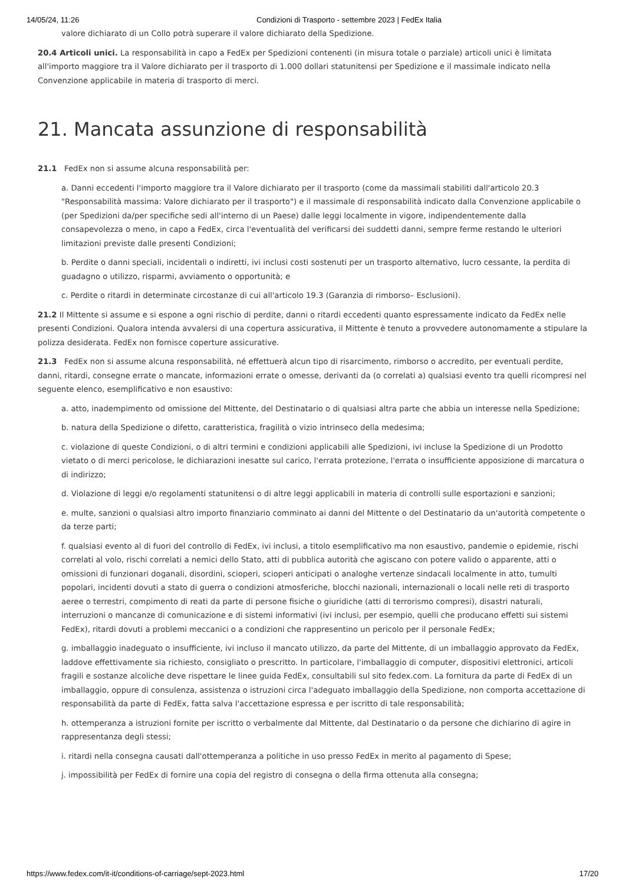14/05/24, 11:26 Condizioni di Trasporto - settembre 2023 | FedEx Italia
valore dichiarato di un Collo potrà superare il valore dichiarato della Spedizione.
20.4 Articoli unici. La responsabilità in capo a FedEx per Spedizioni contenenti (in misura totale o parziale) articoli unici è limitata all'importo maggiore tra il Valore dichiarato per il trasporto di 1.000 dollari statunitensi per Spedizione e il massimale indicato nella Convenzione applicabile in materia di trasporto di merci.
21. Mancata assunzione di responsabilità
21.1 FedEx non si assume alcuna responsabilità per:
a. Danni eccedenti l'importo maggiore tra il Valore dichiarato per il trasporto (come da massimali stabiliti dall'articolo 20.3 "Responsabilità massima: Valore dichiarato per il trasporto") e il massimale di responsabilità indicato dalla Convenzione applicabile o (per Spedizioni da/per specifiche sedi all'interno di un Paese) dalle leggi localmente in vigore, indipendentemente dalla consapevolezza o meno, in capo a FedEx, circa l'eventualità del verificarsi dei suddetti danni, sempre ferme restando le ulteriori limitazioni previste dalle presenti Condizioni;
b. Perdite o danni speciali, incidentali o indiretti, ivi inclusi costi sostenuti per un trasporto alternativo, lucro cessante, la perdita di guadagno o utilizzo, risparmi, avviamento o opportunità; e
c. Perdite o ritardi in determinate circostanze di cui all'articolo 19.3 (Garanzia di rimborso– Esclusioni).
21.2 Il Mittente si assume e si espone a ogni rischio di perdite, danni o ritardi eccedenti quanto espressamente indicato da FedEx nelle presenti Condizioni. Qualora intenda avvalersi di una copertura assicurativa, il Mittente è tenuto a provvedere autonomamente a stipulare la polizza desiderata. FedEx non fornisce coperture assicurative.
21.3 FedEx non si assume alcuna responsabilità, né effettuerà alcun tipo di risarcimento, rimborso o accredito, per eventuali perdite, danni, ritardi, consegne errate o mancate, informazioni errate o omesse, derivanti da (o correlati a) qualsiasi evento tra quelli ricompresi nel seguente elenco, esemplificativo e non esaustivo:
a. atto, inadempimento od omissione del Mittente, del Destinatario o di qualsiasi altra parte che abbia un interesse nella Spedizione;
b. natura della Spedizione o difetto, caratteristica, fragilità o vizio intrinseco della medesima;
c. violazione di queste Condizioni, o di altri termini e condizioni applicabili alle Spedizioni, ivi incluse la Spedizione di un Prodotto vietato o di merci pericolose, le dichiarazioni inesatte sul carico, l'errata protezione, l'errata o insufficiente apposizione di marcatura o di indirizzo;
d. Violazione di leggi e/o regolamenti statunitensi o di altre leggi applicabili in materia di controlli sulle esportazioni e sanzioni;
e. multe, sanzioni o qualsiasi altro importo finanziario comminato ai danni del Mittente o del Destinatario da un'autorità competente o da terze parti;
f. qualsiasi evento al di fuori del controllo di FedEx, ivi inclusi, a titolo esemplificativo ma non esaustivo, pandemie o epidemie, rischi correlati al volo, rischi correlati a nemici dello Stato, atti di pubblica autorità che agiscano con potere valido o apparente, atti o omissioni di funzionari doganali, disordini, scioperi, scioperi anticipati o analoghe vertenze sindacali localmente in atto, tumulti popolari, incidenti dovuti a stato di guerra o condizioni atmosferiche, blocchi nazionali, internazionali o locali nelle reti di trasporto aeree o terrestri, compimento di reati da parte di persone fisiche o giuridiche (atti di terrorismo compresi), disastri naturali, interruzioni o mancanze di comunicazione e di sistemi informativi (ivi inclusi, per esempio, quelli che producano effetti sui sistemi FedEx), ritardi dovuti a problemi meccanici o a condizioni che rappresentino un pericolo per il personale FedEx;
g. imballaggio inadeguato o insufficiente, ivi incluso il mancato utilizzo, da parte del Mittente, di un imballaggio approvato da FedEx, laddove effettivamente sia richiesto, consigliato o prescritto. In particolare, l'imballaggio di computer, dispositivi elettronici, articoli fragili e sostanze alcoliche deve rispettare le linee guida FedEx, consultabili sul sito fedex.com. La fornitura da parte di FedEx di un imballaggio, oppure di consulenza, assistenza o istruzioni circa l'adeguato imballaggio della Spedizione, non comporta accettazione di responsabilità da parte di FedEx, fatta salva l'accettazione espressa e per iscritto di tale responsabilità;
h. ottemperanza a istruzioni fornite per iscritto o verbalmente dal Mittente, dal Destinatario o da persone che dichiarino di agire in rappresentanza degli stessi;
i. ritardi nella consegna causati dall'ottemperanza a politiche in uso presso FedEx in merito al pagamento di Spese;
j. impossibilità per FedEx di fornire una copia del registro di consegna o della firma ottenuta alla consegna;
https://www.fedex.com/it-it/conditions-of-carriage/sept-2023.html 17/20